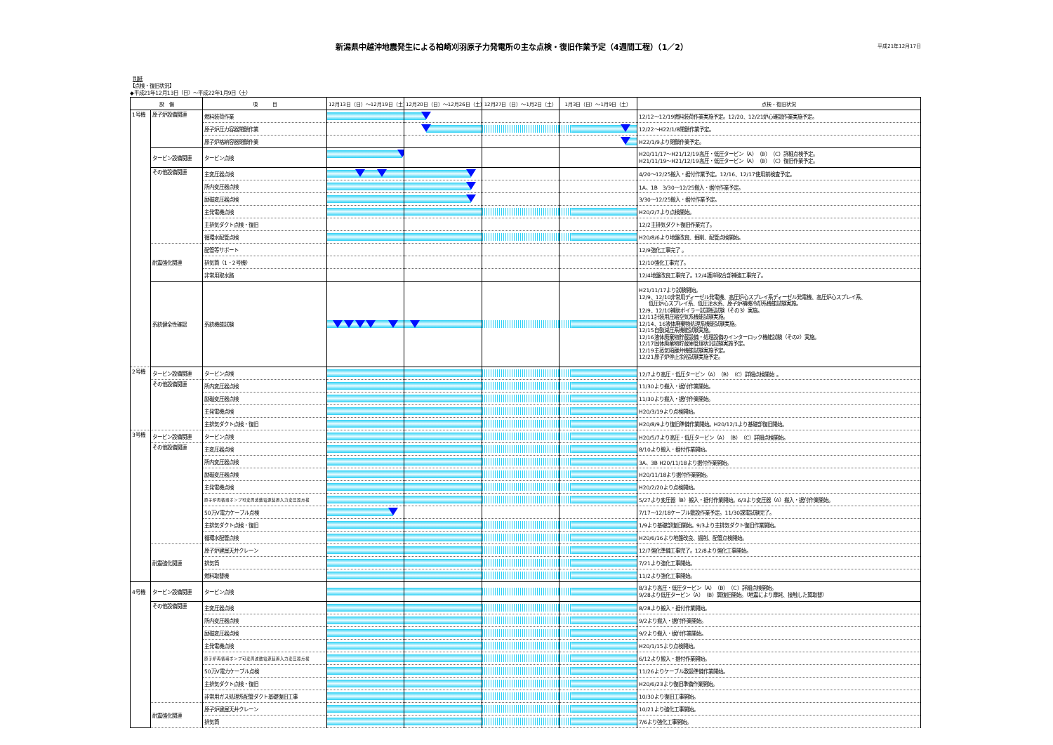新潟県中越沖地震発生による柏崎刈羽原子力発電所の主な点検・復旧作業予定（4週間工程）（1／2）
平成21年12月17日
別紙
【点検・復旧状況】
◆平成21年12月13日（日）～平成22年1月9日（土）
| 設 備 | | 項 目 | 12月13日（日）～12月19日（土） | 12月20日（日）～12月26日（土） | 12月27日（日）～1月2日（土） | 1月3日（日）～1月9日（土） | 点検・復旧状況 |
| --- | --- | --- | --- | --- | --- | --- | --- |
| 1号機 | 原子炉設備関連 | 燃料装荷作業 | | | | | 12/12～12/19燃料装荷作業実施予定。12/20、12/21炉心確認作業実施予定。 |
| | | 原子炉圧力容器閉鎖作業 | | | | | 12/22～H22/1/8閉鎖作業予定。 |
| | | 原子炉格納容器閉鎖作業 | | | | | H22/1/9より閉鎖作業予定。 |
| | タービン設備関連 | タービン点検 | | | | | H20/11/17～H21/12/19高圧・低圧タービン（A）（B）（C）詳細点検予定。 H21/11/19～H21/12/19高圧・低圧タービン（A）（B）（C）復旧作業予定。 |
| | その他設備関連 | 主変圧器点検 | | | | | 4/20～12/25搬入・据付作業予定。12/16、12/17使用前検査予定。 |
| | | 所内変圧器点検 | | | | | 1A、1B 3/30～12/25搬入・据付作業予定。 |
| | | 励磁変圧器点検 | | | | | 3/30～12/25搬入・据付作業予定。 |
| | | 主発電機点検 | | | | | H20/2/7より点検開始。 |
| | | 主排気ダクト点検・復旧 | | | | | 12/2主排気ダクト復旧作業完了。 |
| | | 循環水配管点検 | | | | | H20/8/6より地盤改良、掘削、配管点検開始。 |
| | 耐震強化関連 | 配管等サポート | | | | | 12/9強化工事完了 。 |
| | | 排気筒（1・2号機） | | | | | 12/10強化工事完了。 |
| | | 非常用取水路 | | | | | 12/4地盤改良工事完了。12/4護岸取合部補強工事完了。 |
| | 系統健全性確認 | 系統機能試験 | | | | | H21/11/17より試験開始。 12/9、12/10非常用ディーゼル発電機、高圧炉心スプレイ系ディーゼル発電機、高圧炉心スプレイ系、 低圧炉心スプレイ系、低圧注水系、原子炉補機冷却系機能試験実施。 12/9、12/10補助ボイラー試運転試験（その3）実施。 12/11計装用圧縮空気系機能試験実施。 12/14、16液体廃棄物処理系機能試験実施。 12/15自動減圧系機能試験実施。 12/16液体廃棄物貯蔵設備・処理設備のインターロック機能試験（その2）実施。 12/17固体廃棄物貯蔵庫管理状況試験実施予定。 12/19主蒸気隔離弁機能試験実施予定。 12/21原子炉停止余裕試験実施予定。 |
| 2号機 | タービン設備関連 | タービン点検 | | | | | 12/7より高圧・低圧タービン（A）（B）（C）詳細点検開始 。 |
| | その他設備関連 | 所内変圧器点検 | | | | | 11/30より搬入・据付作業開始。 |
| | | 励磁変圧器点検 | | | | | 11/30より搬入・据付作業開始。 |
| | | 主発電機点検 | | | | | H20/3/19より点検開始。 |
| | | 主排気ダクト点検・復旧 | | | | | H20/8/9より復旧準備作業開始。H20/12/1より基礎部復旧開始。 |
| 3号機 | タービン設備関連 | タービン点検 | | | | | H20/5/7より高圧・低圧タービン（A）（B）（C）詳細点検開始。 |
| | その他設備関連 | 主変圧器点検 | | | | | 8/10より搬入・据付作業開始。 |
| | | 所内変圧器点検 | | | | | 3A、3B H20/11/18より据付作業開始。 |
| | | 励磁変圧器点検 | | | | | H20/11/18より据付作業開始。 |
| | | 主発電機点検 | | | | | H20/2/20より点検開始。 |
| | | 原子炉再循環ポンプ可変周波数電源装置入力変圧器点検 | | | | | 5/27より変圧器（B）搬入・据付作業開始。6/3より変圧器（A）搬入・据付作業開始。 |
| | | 50万V電力ケーブル点検 | | | | | 7/17～12/18ケーブル敷設作業予定。11/30課電試験完了。 |
| | | 主排気ダクト点検・復旧 | | | | | 1/9より基礎部復旧開始。9/3より主排気ダクト復旧作業開始。 |
| | | 循環水配管点検 | | | | | H20/6/16より地盤改良、掘削、配管点検開始。 |
| | 耐震強化関連 | 原子炉建屋天井クレーン | | | | | 12/7強化準備工事完了。12/8より強化工事開始。 |
| | | 排気筒 | | | | | 7/21より強化工事開始。 |
| | | 燃料取替機 | | | | | 11/2より強化工事開始。 |
| 4号機 | タービン設備関連 | タービン点検 | | | | | 8/3より高圧・低圧タービン（A）（B）（C）詳細点検開始。 9/28より低圧タービン（A）（B）翼復旧開始。（地震により摩耗、接触した翼取替） |
| | その他設備関連 | 主変圧器点検 | | | | | 8/28より搬入・据付作業開始。 |
| | | 所内変圧器点検 | | | | | 9/2より搬入・据付作業開始。 |
| | | 励磁変圧器点検 | | | | | 9/2より搬入・据付作業開始。 |
| | | 主発電機点検 | | | | | H20/1/15より点検開始。 |
| | | 原子炉再循環ポンプ可変周波数電源装置入力変圧器点検 | | | | | 6/12より搬入・据付作業開始。 |
| | | 50万V電力ケーブル点検 | | | | | 11/26よりケーブル敷設準備作業開始。 |
| | | 主排気ダクト点検・復旧 | | | | | H20/6/23より復旧準備作業開始。 |
| | | 非常用ガス処理系配管ダクト基礎復旧工事 | | | | | 10/30より復旧工事開始。 |
| | 耐震強化関連 | 原子炉建屋天井クレーン | | | | | 10/21より強化工事開始。 |
| | | 排気筒 | | | | | 7/6より強化工事開始。 |